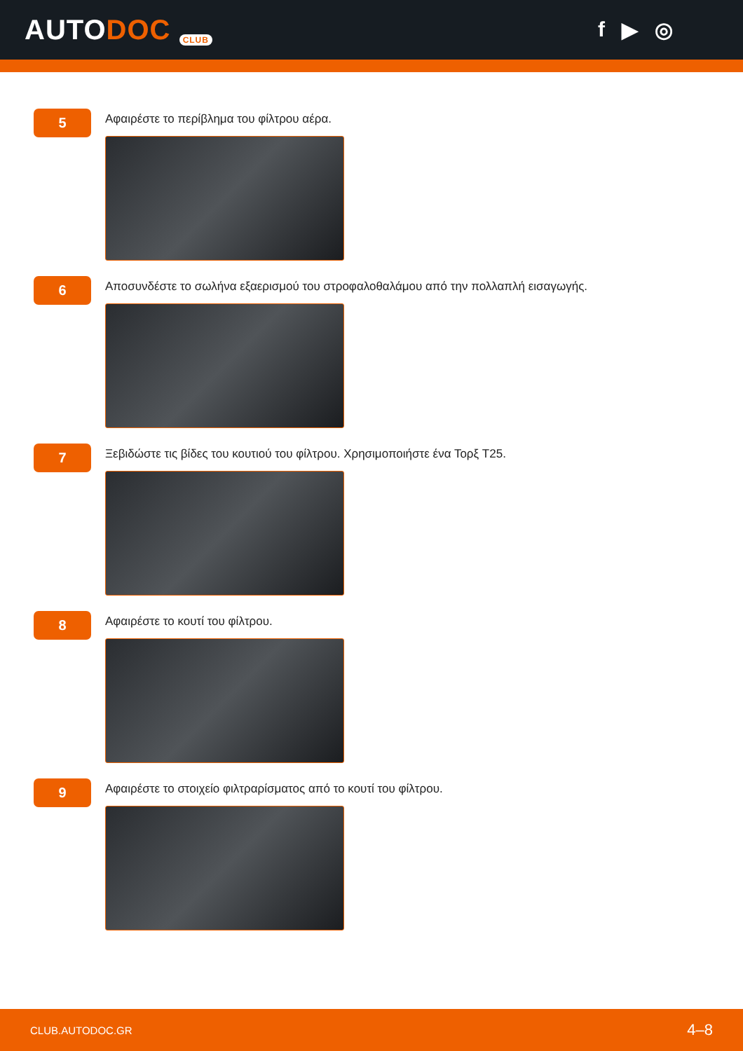AUTODOC CLUB
f ▶ ◎
5
Αφαιρέστε το περίβλημα του φίλτρου αέρα.
6
Αποσυνδέστε το σωλήνα εξαερισμού του στροφαλοθαλάμου από την πολλαπλή εισαγωγής.
7
Ξεβιδώστε τις βίδες του κουτιού του φίλτρου. Χρησιμοποιήστε ένα Τορξ T25.
8
Αφαιρέστε το κουτί του φίλτρου.
9
Αφαιρέστε το στοιχείο φιλτραρίσματος από το κουτί του φίλτρου.
CLUB.AUTODOC.GR 4–8